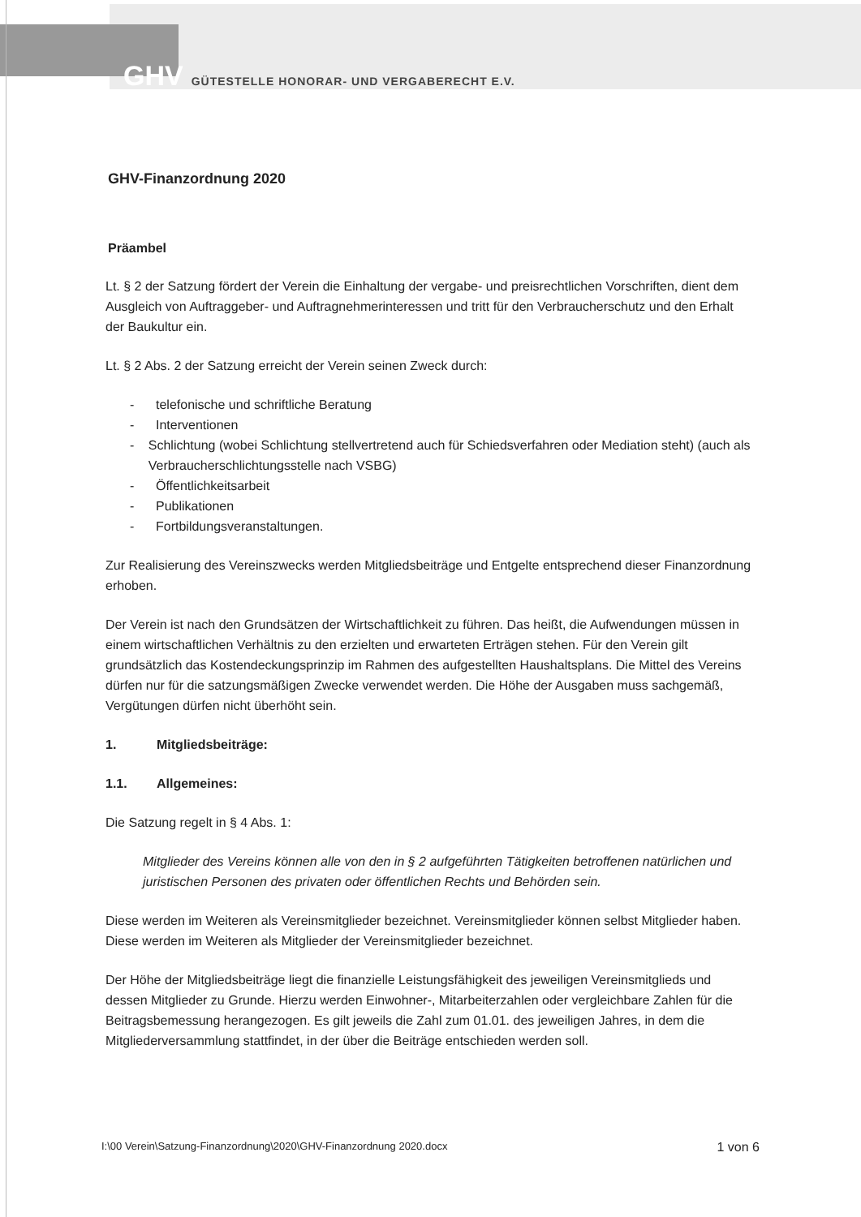GHV GÜTESTELLE HONORAR- UND VERGABERECHT E.V.
GHV-Finanzordnung 2020
Präambel
Lt. § 2 der Satzung fördert der Verein die Einhaltung der vergabe- und preisrechtlichen Vorschriften, dient dem Ausgleich von Auftraggeber- und Auftragnehmerinteressen und tritt für den Verbraucherschutz und den Erhalt der Baukultur ein.
Lt. § 2 Abs. 2 der Satzung erreicht der Verein seinen Zweck durch:
- telefonische und schriftliche Beratung
- Interventionen
- Schlichtung (wobei Schlichtung stellvertretend auch für Schiedsverfahren oder Mediation steht) (auch als Verbraucherschlichtungsstelle nach VSBG)
- Öffentlichkeitsarbeit
- Publikationen
- Fortbildungsveranstaltungen.
Zur Realisierung des Vereinszwecks werden Mitgliedsbeiträge und Entgelte entsprechend dieser Finanzordnung erhoben.
Der Verein ist nach den Grundsätzen der Wirtschaftlichkeit zu führen. Das heißt, die Aufwendungen müssen in einem wirtschaftlichen Verhältnis zu den erzielten und erwarteten Erträgen stehen. Für den Verein gilt grundsätzlich das Kostendeckungsprinzip im Rahmen des aufgestellten Haushaltsplans. Die Mittel des Vereins dürfen nur für die satzungsmäßigen Zwecke verwendet werden. Die Höhe der Ausgaben muss sachgemäß, Vergütungen dürfen nicht überhöht sein.
1. Mitgliedsbeiträge:
1.1. Allgemeines:
Die Satzung regelt in § 4 Abs. 1:
Mitglieder des Vereins können alle von den in § 2 aufgeführten Tätigkeiten betroffenen natürlichen und juristischen Personen des privaten oder öffentlichen Rechts und Behörden sein.
Diese werden im Weiteren als Vereinsmitglieder bezeichnet. Vereinsmitglieder können selbst Mitglieder haben. Diese werden im Weiteren als Mitglieder der Vereinsmitglieder bezeichnet.
Der Höhe der Mitgliedsbeiträge liegt die finanzielle Leistungsfähigkeit des jeweiligen Vereinsmitglieds und dessen Mitglieder zu Grunde. Hierzu werden Einwohner-, Mitarbeiterzahlen oder vergleichbare Zahlen für die Beitragsbemessung herangezogen. Es gilt jeweils die Zahl zum 01.01. des jeweiligen Jahres, in dem die Mitgliederversammlung stattfindet, in der über die Beiträge entschieden werden soll.
I:\00 Verein\Satzung-Finanzordnung\2020\GHV-Finanzordnung 2020.docx 1 von 6